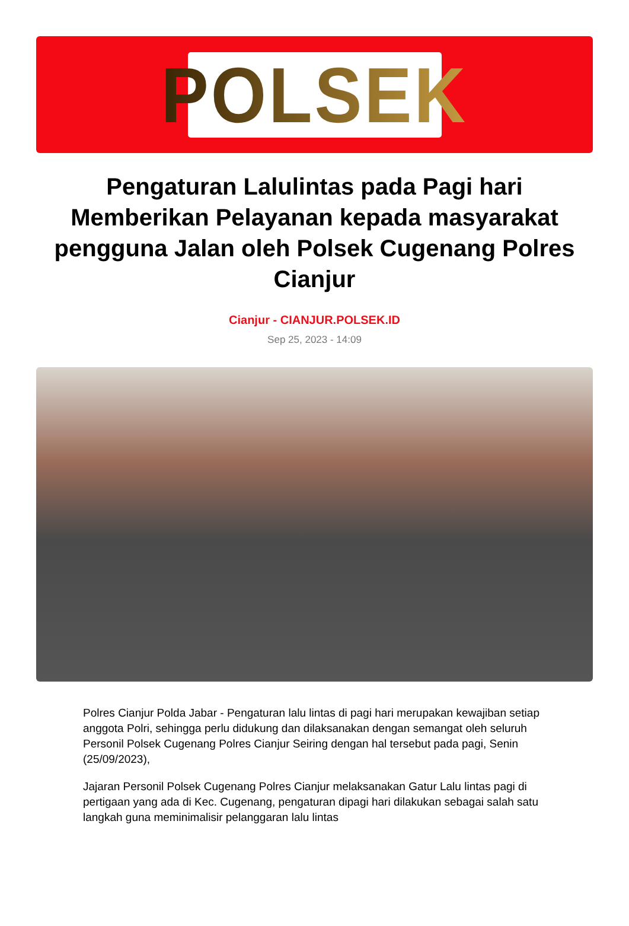POLSEK
Pengaturan Lalulintas pada Pagi hari Memberikan Pelayanan kepada masyarakat pengguna Jalan oleh Polsek Cugenang Polres Cianjur
Cianjur - CIANJUR.POLSEK.ID
Sep 25, 2023 - 14:09
Polres Cianjur Polda Jabar - Pengaturan lalu lintas di pagi hari merupakan kewajiban setiap anggota Polri, sehingga perlu didukung dan dilaksanakan dengan semangat oleh seluruh Personil Polsek Cugenang Polres Cianjur Seiring dengan hal tersebut pada pagi, Senin (25/09/2023),
Jajaran Personil Polsek Cugenang Polres Cianjur melaksanakan Gatur Lalu lintas pagi di pertigaan yang ada di Kec. Cugenang, pengaturan dipagi hari dilakukan sebagai salah satu langkah guna meminimalisir pelanggaran lalu lintas